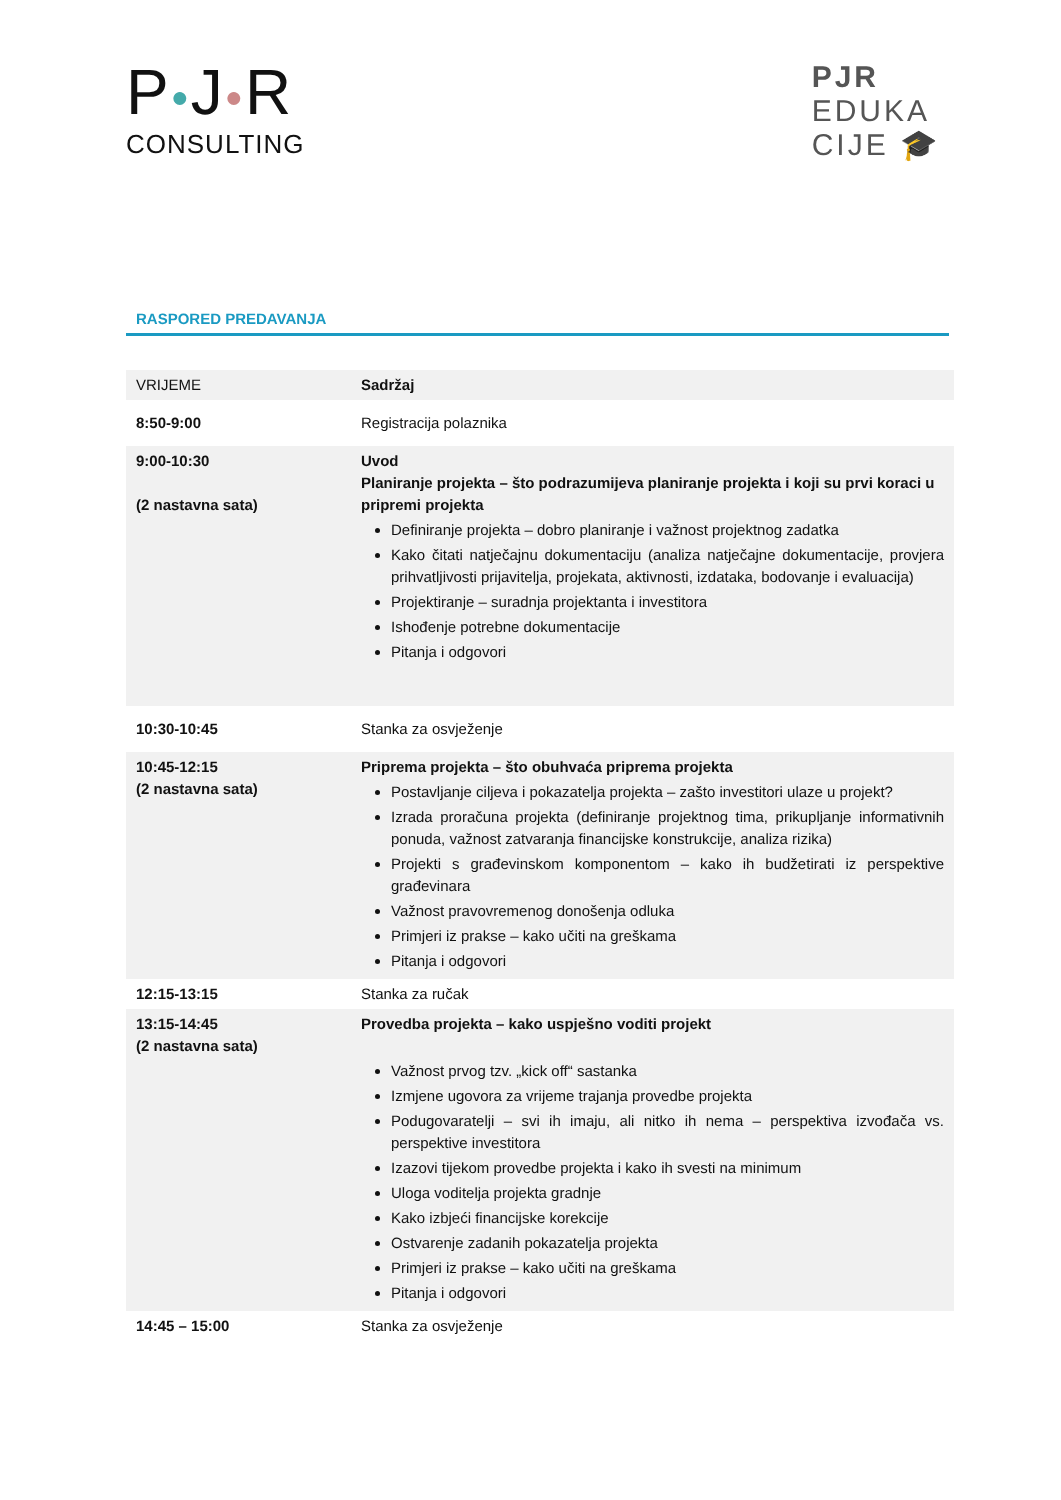P●J●R
CONSULTING
PJR
EDUKA
CIJE 🎓
RASPORED PREDAVANJA
| VRIJEME | Sadržaj |
| 8:50-9:00 | Registracija polaznika |
| 9:00-10:30 (2 nastavna sata) | Uvod Planiranje projekta – što podrazumijeva planiranje projekta i koji su prvi koraci u pripremi projekta Definiranje projekta – dobro planiranje i važnost projektnog zadatka Kako čitati natječajnu dokumentaciju (analiza natječajne dokumentacije, provjera prihvatljivosti prijavitelja, projekata, aktivnosti, izdataka, bodovanje i evaluacija) Projektiranje – suradnja projektanta i investitora Ishođenje potrebne dokumentacije Pitanja i odgovori |
| 10:30-10:45 | Stanka za osvježenje |
| 10:45-12:15 (2 nastavna sata) | Priprema projekta – što obuhvaća priprema projekta Postavljanje ciljeva i pokazatelja projekta – zašto investitori ulaze u projekt? Izrada proračuna projekta (definiranje projektnog tima, prikupljanje informativnih ponuda, važnost zatvaranja financijske konstrukcije, analiza rizika) Projekti s građevinskom komponentom – kako ih budžetirati iz perspektive građevinara Važnost pravovremenog donošenja odluka Primjeri iz prakse – kako učiti na greškama Pitanja i odgovori |
| 12:15-13:15 | Stanka za ručak |
| 13:15-14:45 (2 nastavna sata) | Provedba projekta – kako uspješno voditi projekt Važnost prvog tzv. „kick off“ sastanka Izmjene ugovora za vrijeme trajanja provedbe projekta Podugovaratelji – svi ih imaju, ali nitko ih nema – perspektiva izvođača vs. perspektive investitora Izazovi tijekom provedbe projekta i kako ih svesti na minimum Uloga voditelja projekta gradnje Kako izbjeći financijske korekcije Ostvarenje zadanih pokazatelja projekta Primjeri iz prakse – kako učiti na greškama Pitanja i odgovori |
| 14:45 – 15:00 | Stanka za osvježenje |